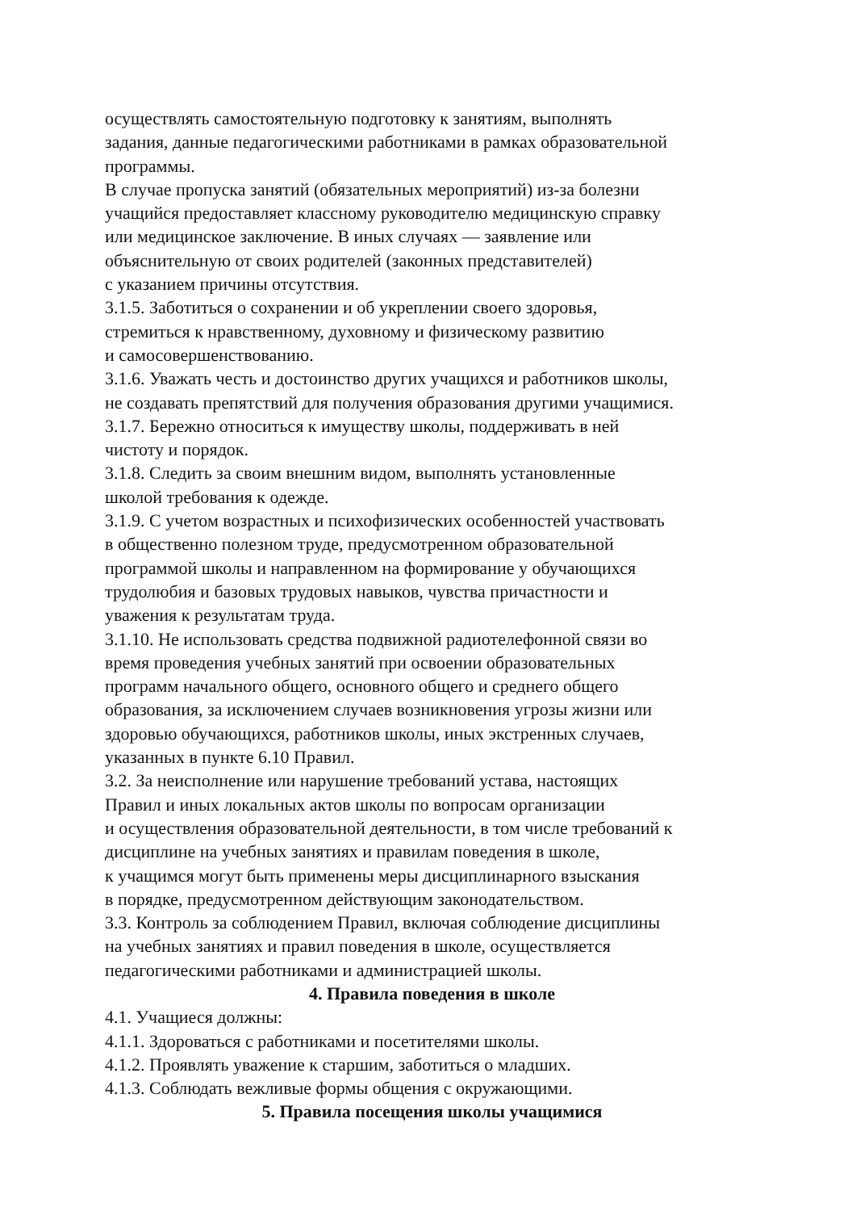осуществлять самостоятельную подготовку к занятиям, выполнять
задания, данные педагогическими работниками в рамках образовательной
программы.
В случае пропуска занятий (обязательных мероприятий) из-за болезни
учащийся предоставляет классному руководителю медицинскую справку
или медицинское заключение. В иных случаях — заявление или
объяснительную от своих родителей (законных представителей)
с указанием причины отсутствия.
3.1.5. Заботиться о сохранении и об укреплении своего здоровья,
стремиться к нравственному, духовному и физическому развитию
и самосовершенствованию.
3.1.6. Уважать честь и достоинство других учащихся и работников школы,
не создавать препятствий для получения образования другими учащимися.
3.1.7. Бережно относиться к имуществу школы, поддерживать в ней
чистоту и порядок.
3.1.8. Следить за своим внешним видом, выполнять установленные
школой требования к одежде.
3.1.9. С учетом возрастных и психофизических особенностей участвовать
в общественно полезном труде, предусмотренном образовательной
программой школы и направленном на формирование у обучающихся
трудолюбия и базовых трудовых навыков, чувства причастности и
уважения к результатам труда.
3.1.10. Не использовать средства подвижной радиотелефонной связи во
время проведения учебных занятий при освоении образовательных
программ начального общего, основного общего и среднего общего
образования, за исключением случаев возникновения угрозы жизни или
здоровью обучающихся, работников школы, иных экстренных случаев,
указанных в пункте 6.10 Правил.
3.2. За неисполнение или нарушение требований устава, настоящих
Правил и иных локальных актов школы по вопросам организации
и осуществления образовательной деятельности, в том числе требований к
дисциплине на учебных занятиях и правилам поведения в школе,
к учащимся могут быть применены меры дисциплинарного взыскания
в порядке, предусмотренном действующим законодательством.
3.3. Контроль за соблюдением Правил, включая соблюдение дисциплины
на учебных занятиях и правил поведения в школе, осуществляется
педагогическими работниками и администрацией школы.
4. Правила поведения в школе
4.1. Учащиеся должны:
4.1.1. Здороваться с работниками и посетителями школы.
4.1.2. Проявлять уважение к старшим, заботиться о младших.
4.1.3. Соблюдать вежливые формы общения с окружающими.
5. Правила посещения школы учащимися